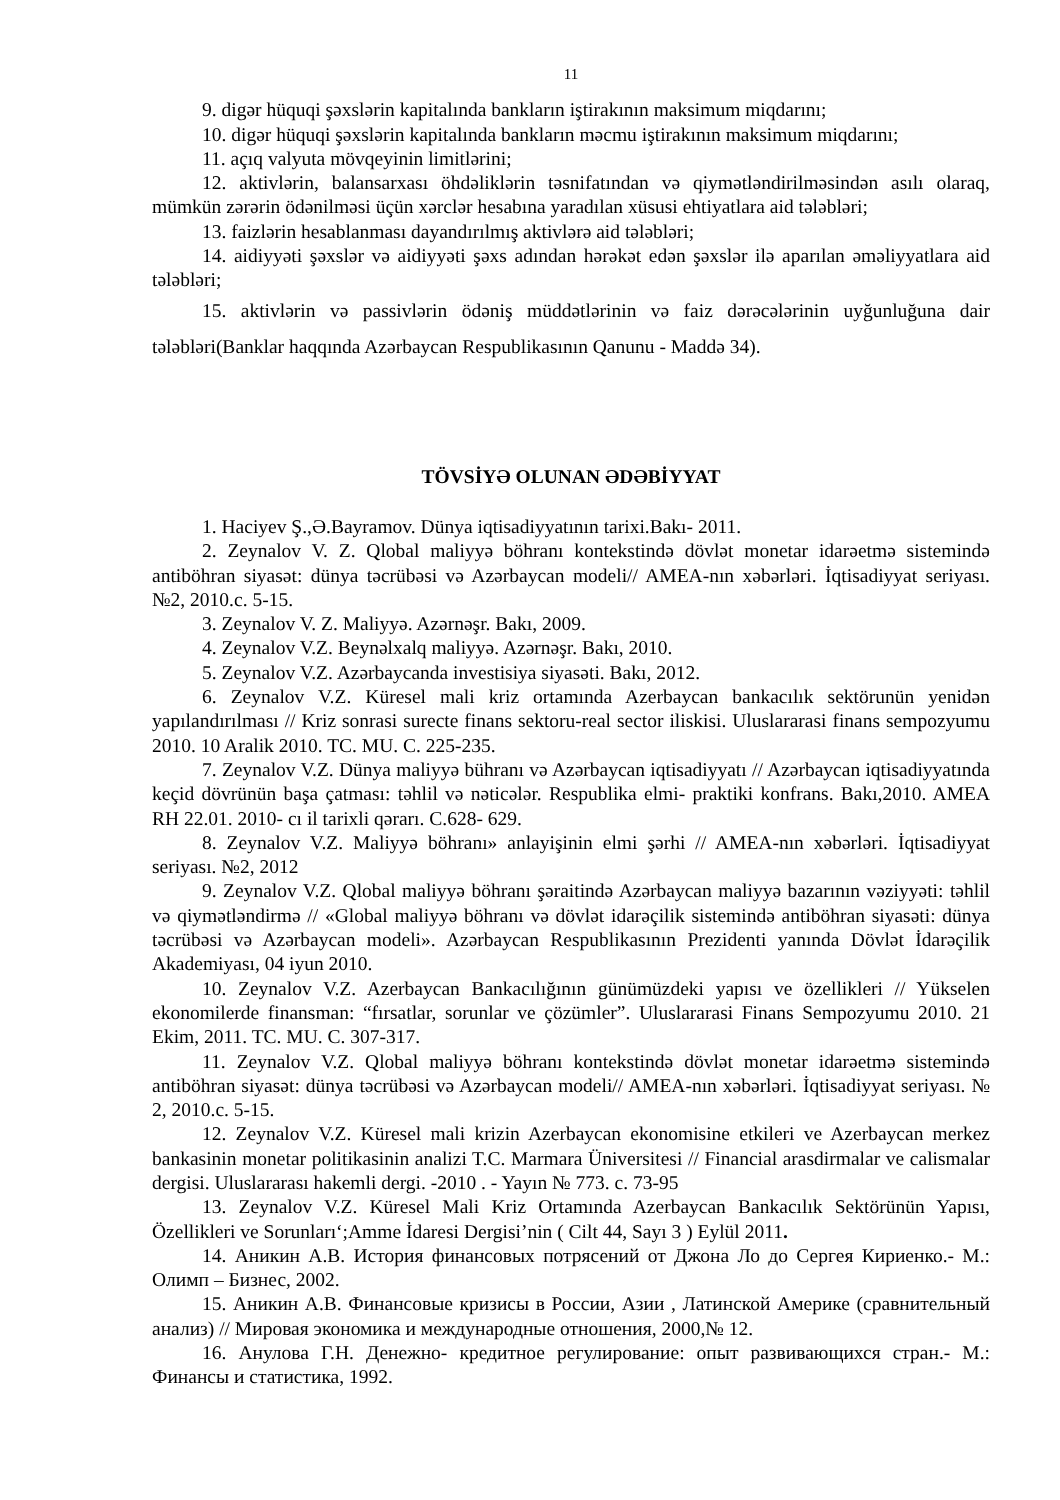11
9. digər hüquqi şəxslərin kapitalında bankların iştirakının maksimum miqdarını;
10. digər hüquqi şəxslərin kapitalında bankların məcmu iştirakının maksimum miqdarını;
11. açıq valyuta mövqeyinin limitlərini;
12. aktivlərin, balansarxası öhdəliklərin təsnifatından və qiymətləndirilməsindən asılı olaraq, mümkün zərərin ödənilməsi üçün xərclər hesabına yaradılan xüsusi ehtiyatlara aid tələbləri;
13. faizlərin hesablanması dayandırılmış aktivlərə aid tələbləri;
14. aidiyyəti şəxslər və aidiyyəti şəxs adından hərəkət edən şəxslər ilə aparılan əməliyyatlara aid tələbləri;
15. aktivlərin və passivlərin ödəniş müddətlərinin və faiz dərəcələrinin uyğunluğuna dair tələbləri(Banklar haqqında Azərbaycan Respublikasının Qanunu - Maddə 34).
TÖVSİYƏ OLUNAN ƏDƏBİYYAT
1. Haciyev Ş.,Ə.Bayramov. Dünya iqtisadiyyatının tarixi.Bakı- 2011.
2. Zeynalov V. Z. Qlobal maliyyə böhranı kontekstində dövlət monetar idarəetmə sistemində antiböhran siyasət: dünya təcrübəsi və Azərbaycan modeli// AMEA-nın xəbərləri. İqtisadiyyat seriyası. №2, 2010.c. 5-15.
3. Zeynalov V. Z. Maliyyə. Azərnəşr. Bakı, 2009.
4. Zeynalov V.Z. Beynəlxalq maliyyə. Azərnəşr. Bakı, 2010.
5. Zeynalov V.Z. Azərbaycanda investisiya siyasəti. Bakı, 2012.
6. Zeynalov V.Z. Küresel mali kriz ortamında Azerbaycan bankacılık sektörunün yenidən yapılandırılması // Kriz sonrasi surecte finans sektoru-real sector iliskisi. Uluslararasi finans sempozyumu 2010. 10 Aralik 2010. TC. MU. C. 225-235.
7. Zeynalov V.Z. Dünya maliyyə bühranı və Azərbaycan iqtisadiyyatı // Azərbaycan iqtisadiyyatında keçid dövrünün başa çatması: təhlil və nəticələr. Respublika elmi- praktiki konfrans. Bakı,2010. AMEA RH 22.01. 2010- cı il tarixli qərarı. C.628- 629.
8. Zeynalov V.Z. Maliyyə böhranı» anlayişinin elmi şərhi // AMEA-nın xəbərləri. İqtisadiyyat seriyası. №2, 2012
9. Zeynalov V.Z. Qlobal maliyyə böhranı şəraitində Azərbaycan maliyyə bazarının vəziyyəti: təhlil və qiymətləndirmə // «Global maliyyə böhranı və dövlət idarəçilik sistemində antiböhran siyasəti: dünya təcrübəsi və Azərbaycan modeli». Azərbaycan Respublikasının Prezidenti yanında Dövlət İdarəçilik Akademiyası, 04 iyun 2010.
10. Zeynalov V.Z. Azerbaycan Bankacılığının günümüzdeki yapısı ve özellikleri // Yükselen ekonomilerde finansman: “fırsatlar, sorunlar ve çözümler”. Uluslararasi Finans Sempozyumu 2010. 21 Ekim, 2011. TC. MU. C. 307-317.
11. Zeynalov V.Z. Qlobal maliyyə böhranı kontekstində dövlət monetar idarəetmə sistemində antiböhran siyasət: dünya təcrübəsi və Azərbaycan modeli// AMEA-nın xəbərləri. İqtisadiyyat seriyası. № 2, 2010.c. 5-15.
12. Zeynalov V.Z. Küresel mali krizin Azerbaycan ekonomisine etkileri ve Azerbaycan merkez bankasinin monetar politikasinin analizi T.C. Marmara Üniversitesi // Financial arasdirmalar ve calismalar dergisi. Uluslararası hakemli dergi. -2010 . - Yayın № 773. c. 73-95
13. Zeynalov V.Z. Küresel Mali Kriz Ortamında Azerbaycan Bankacılık Sektörünün Yapısı, Özellikleri ve Sorunları‘;Amme İdaresi Dergisi’nin ( Cilt 44, Sayı 3 ) Eylül 2011.
14. Аникин А.В. История финансовых потрясений от Джона Ло до Сергея Кириенко.- М.: Олимп – Бизнес, 2002.
15. Аникин А.В. Финансовые кризисы в России, Азии , Латинской Америке (сравнительный анализ) // Мировая экономика и международные отношения, 2000,№ 12.
16. Анулова Г.Н. Денежно- кредитное регулирование: опыт развивающихся стран.- М.: Финансы и статистика, 1992.